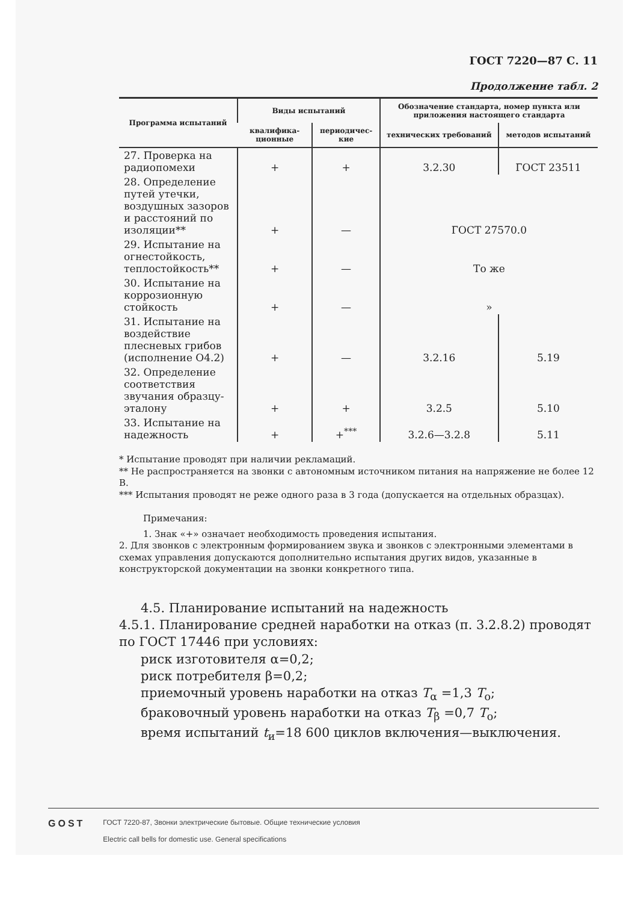ГОСТ 7220—87 С. 11
Продолжение табл. 2
| Программа испытаний | Виды испытаний | | Обозначение стандарта, номер пункта или приложения настоящего стандарта | |
| --- | --- | --- | --- | --- |
| | квалифика-ционные | периодичес-кие | технических требований | методов испытаний |
| 27. Проверка на радиопомехи | + | + | 3.2.30 | ГОСТ 23511 |
| 28. Определение путей утечки, воздушных зазоров и расстояний по изоляции** | + | — | ГОСТ 27570.0 | |
| 29. Испытание на огнестойкость, теплостойкость** | + | — | То же | |
| 30. Испытание на коррозионную стойкость | + | — | » | |
| 31. Испытание на воздействие плесневых грибов (исполнение О4.2) | + | — | 3.2.16 | 5.19 |
| 32. Определение соответствия звучания образцу-эталону | + | + | 3.2.5 | 5.10 |
| 33. Испытание на надежность | + | +<sup>***</sup> | 3.2.6—3.2.8 | 5.11 |
* Испытание проводят при наличии рекламаций.
** Не распространяется на звонки с автономным источником питания на напряжение не более 12 В.
*** Испытания проводят не реже одного раза в 3 года (допускается на отдельных образцах).
Примечания:
1. Знак «+» означает необходимость проведения испытания.
2. Для звонков с электронным формированием звука и звонков с электронными элементами в схемах управления допускаются дополнительно испытания других видов, указанные в конструкторской документации на звонки конкретного типа.
4.5. Планирование испытаний на надежность
4.5.1. Планирование средней наработки на отказ (п. 3.2.8.2) проводят по ГОСТ 17446 при условиях:
риск изготовителя α=0,2;
риск потребителя β=0,2;
приемочный уровень наработки на отказ T<sub>α</sub> =1,3 T<sub>o</sub>;
браковочный уровень наработки на отказ T<sub>β</sub> =0,7 T<sub>o</sub>;
время испытаний t<sub>и</sub>=18 600 циклов включения—выключения.
GOST
ГОСТ 7220-87, Звонки электрические бытовые. Общие технические условия
Electric call bells for domestic use. General specifications